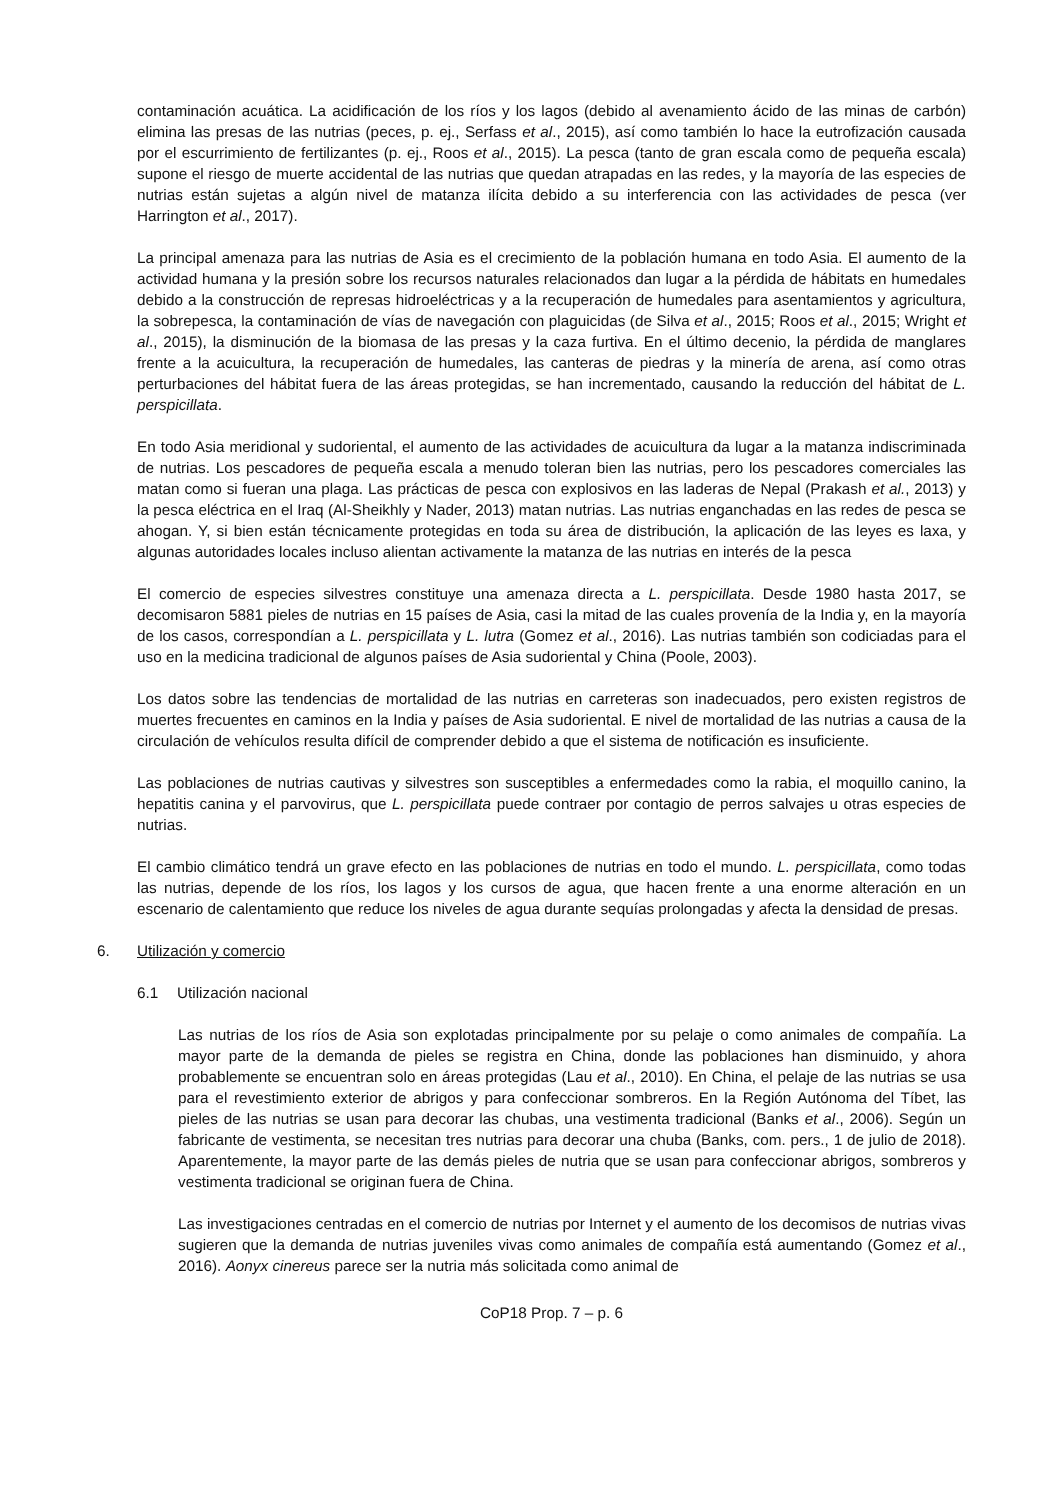contaminación acuática. La acidificación de los ríos y los lagos (debido al avenamiento ácido de las minas de carbón) elimina las presas de las nutrias (peces, p. ej., Serfass et al., 2015), así como también lo hace la eutrofización causada por el escurrimiento de fertilizantes (p. ej., Roos et al., 2015). La pesca (tanto de gran escala como de pequeña escala) supone el riesgo de muerte accidental de las nutrias que quedan atrapadas en las redes, y la mayoría de las especies de nutrias están sujetas a algún nivel de matanza ilícita debido a su interferencia con las actividades de pesca (ver Harrington et al., 2017).
La principal amenaza para las nutrias de Asia es el crecimiento de la población humana en todo Asia. El aumento de la actividad humana y la presión sobre los recursos naturales relacionados dan lugar a la pérdida de hábitats en humedales debido a la construcción de represas hidroeléctricas y a la recuperación de humedales para asentamientos y agricultura, la sobrepesca, la contaminación de vías de navegación con plaguicidas (de Silva et al., 2015; Roos et al., 2015; Wright et al., 2015), la disminución de la biomasa de las presas y la caza furtiva. En el último decenio, la pérdida de manglares frente a la acuicultura, la recuperación de humedales, las canteras de piedras y la minería de arena, así como otras perturbaciones del hábitat fuera de las áreas protegidas, se han incrementado, causando la reducción del hábitat de L. perspicillata.
En todo Asia meridional y sudoriental, el aumento de las actividades de acuicultura da lugar a la matanza indiscriminada de nutrias. Los pescadores de pequeña escala a menudo toleran bien las nutrias, pero los pescadores comerciales las matan como si fueran una plaga. Las prácticas de pesca con explosivos en las laderas de Nepal (Prakash et al., 2013) y la pesca eléctrica en el Iraq (Al-Sheikhly y Nader, 2013) matan nutrias. Las nutrias enganchadas en las redes de pesca se ahogan. Y, si bien están técnicamente protegidas en toda su área de distribución, la aplicación de las leyes es laxa, y algunas autoridades locales incluso alientan activamente la matanza de las nutrias en interés de la pesca
El comercio de especies silvestres constituye una amenaza directa a L. perspicillata. Desde 1980 hasta 2017, se decomisaron 5881 pieles de nutrias en 15 países de Asia, casi la mitad de las cuales provenía de la India y, en la mayoría de los casos, correspondían a L. perspicillata y L. lutra (Gomez et al., 2016). Las nutrias también son codiciadas para el uso en la medicina tradicional de algunos países de Asia sudoriental y China (Poole, 2003).
Los datos sobre las tendencias de mortalidad de las nutrias en carreteras son inadecuados, pero existen registros de muertes frecuentes en caminos en la India y países de Asia sudoriental. E nivel de mortalidad de las nutrias a causa de la circulación de vehículos resulta difícil de comprender debido a que el sistema de notificación es insuficiente.
Las poblaciones de nutrias cautivas y silvestres son susceptibles a enfermedades como la rabia, el moquillo canino, la hepatitis canina y el parvovirus, que L. perspicillata puede contraer por contagio de perros salvajes u otras especies de nutrias.
El cambio climático tendrá un grave efecto en las poblaciones de nutrias en todo el mundo. L. perspicillata, como todas las nutrias, depende de los ríos, los lagos y los cursos de agua, que hacen frente a una enorme alteración en un escenario de calentamiento que reduce los niveles de agua durante sequías prolongadas y afecta la densidad de presas.
6. Utilización y comercio
6.1 Utilización nacional
Las nutrias de los ríos de Asia son explotadas principalmente por su pelaje o como animales de compañía. La mayor parte de la demanda de pieles se registra en China, donde las poblaciones han disminuido, y ahora probablemente se encuentran solo en áreas protegidas (Lau et al., 2010). En China, el pelaje de las nutrias se usa para el revestimiento exterior de abrigos y para confeccionar sombreros. En la Región Autónoma del Tíbet, las pieles de las nutrias se usan para decorar las chubas, una vestimenta tradicional (Banks et al., 2006). Según un fabricante de vestimenta, se necesitan tres nutrias para decorar una chuba (Banks, com. pers., 1 de julio de 2018). Aparentemente, la mayor parte de las demás pieles de nutria que se usan para confeccionar abrigos, sombreros y vestimenta tradicional se originan fuera de China.
Las investigaciones centradas en el comercio de nutrias por Internet y el aumento de los decomisos de nutrias vivas sugieren que la demanda de nutrias juveniles vivas como animales de compañía está aumentando (Gomez et al., 2016). Aonyx cinereus parece ser la nutria más solicitada como animal de
CoP18 Prop. 7 – p. 6